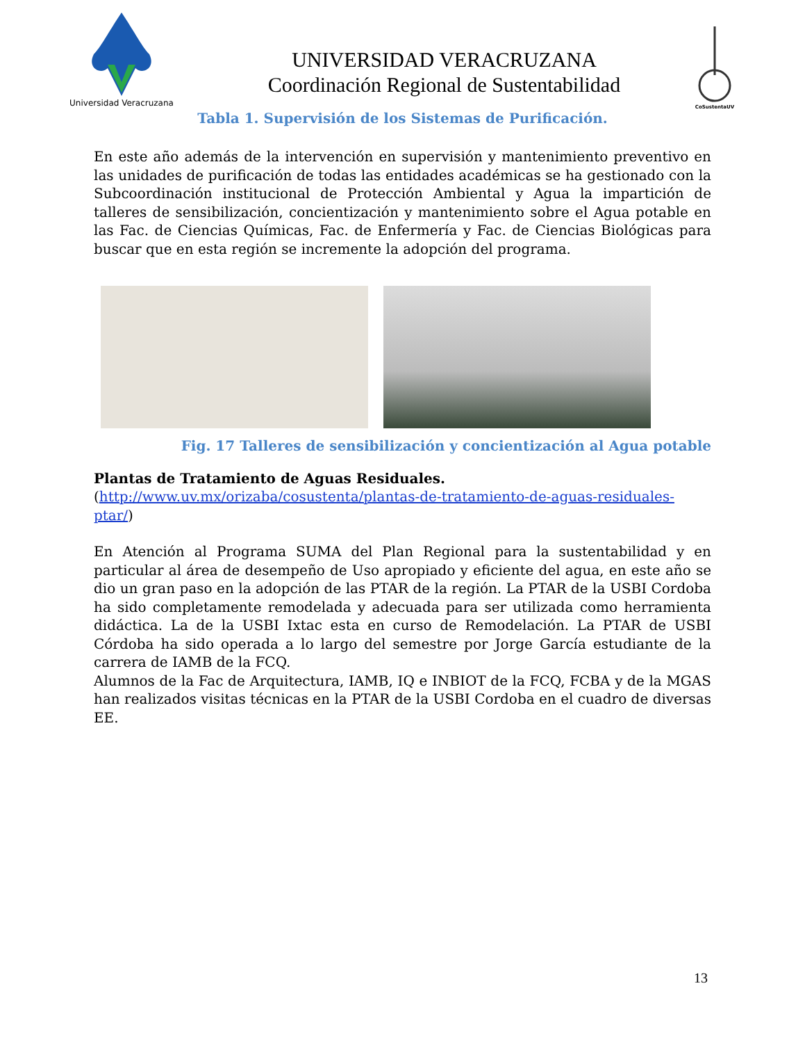Universidad Veracruzana
UNIVERSIDAD VERACRUZANA
Coordinación Regional de Sustentabilidad
CoSustentaUV
Tabla 1. Supervisión de los Sistemas de Purificación.
En este año además de la intervención en supervisión y mantenimiento preventivo en las unidades de purificación de todas las entidades académicas se ha gestionado con la Subcoordinación institucional de Protección Ambiental y Agua la impartición de talleres de sensibilización, concientización y mantenimiento sobre el Agua potable en las Fac. de Ciencias Químicas, Fac. de Enfermería y Fac. de Ciencias Biológicas para buscar que en esta región se incremente la adopción del programa.
Fig. 17 Talleres de sensibilización y concientización al Agua potable
Plantas de Tratamiento de Aguas Residuales.
(http://www.uv.mx/orizaba/cosustenta/plantas-de-tratamiento-de-aguas-residuales-ptar/)
En Atención al Programa SUMA del Plan Regional para la sustentabilidad y en particular al área de desempeño de Uso apropiado y eficiente del agua, en este año se dio un gran paso en la adopción de las PTAR de la región. La PTAR de la USBI Cordoba ha sido completamente remodelada y adecuada para ser utilizada como herramienta didáctica. La de la USBI Ixtac esta en curso de Remodelación. La PTAR de USBI Córdoba ha sido operada a lo largo del semestre por Jorge García estudiante de la carrera de IAMB de la FCQ.
Alumnos de la Fac de Arquitectura, IAMB, IQ e INBIOT de la FCQ, FCBA y de la MGAS han realizados visitas técnicas en la PTAR de la USBI Cordoba en el cuadro de diversas EE.
13